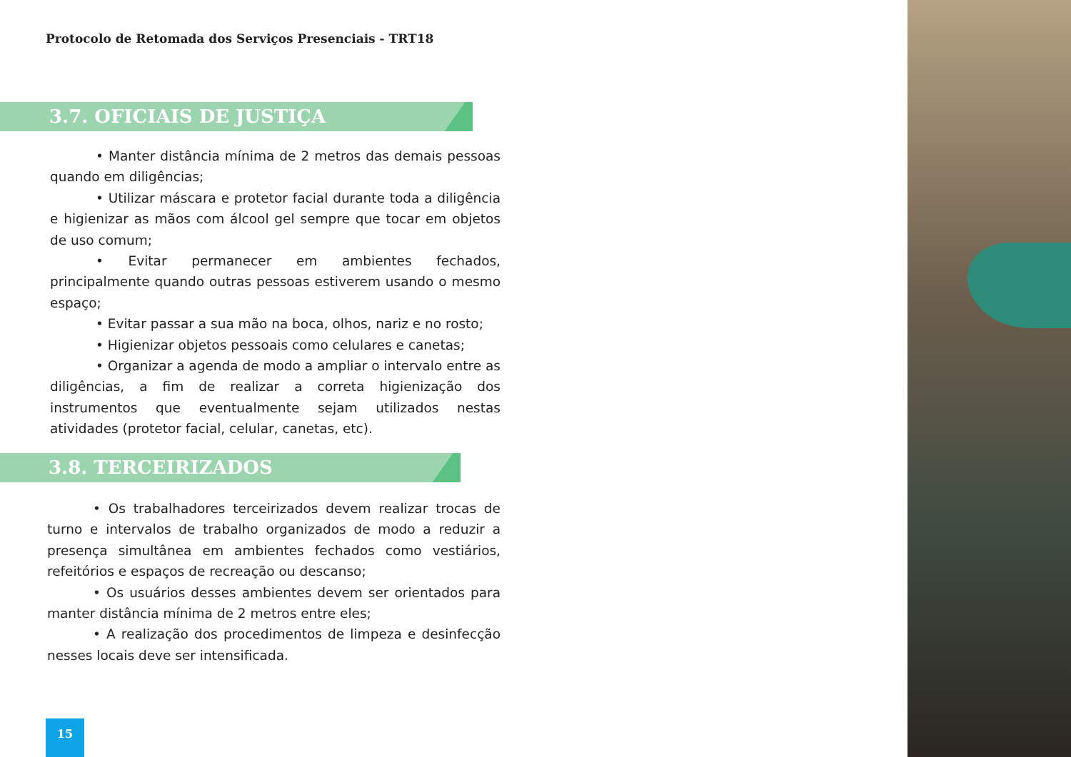Protocolo de Retomada dos Serviços Presenciais - TRT18
3.7. OFICIAIS DE JUSTIÇA
• Manter distância mínima de 2 metros das demais pessoas quando em diligências;
• Utilizar máscara e protetor facial durante toda a diligência e higienizar as mãos com álcool gel sempre que tocar em objetos de uso comum;
• Evitar permanecer em ambientes fechados, principalmente quando outras pessoas estiverem usando o mesmo espaço;
• Evitar passar a sua mão na boca, olhos, nariz e no rosto;
• Higienizar objetos pessoais como celulares e canetas;
• Organizar a agenda de modo a ampliar o intervalo entre as diligências, a fim de realizar a correta higienização dos instrumentos que eventualmente sejam utilizados nestas atividades (protetor facial, celular, canetas, etc).
3.8. TERCEIRIZADOS
• Os trabalhadores terceirizados devem realizar trocas de turno e intervalos de trabalho organizados de modo a reduzir a presença simultânea em ambientes fechados como vestiários, refeitórios e espaços de recreação ou descanso;
• Os usuários desses ambientes devem ser orientados para manter distância mínima de 2 metros entre eles;
• A realização dos procedimentos de limpeza e desinfecção nesses locais deve ser intensificada.
15